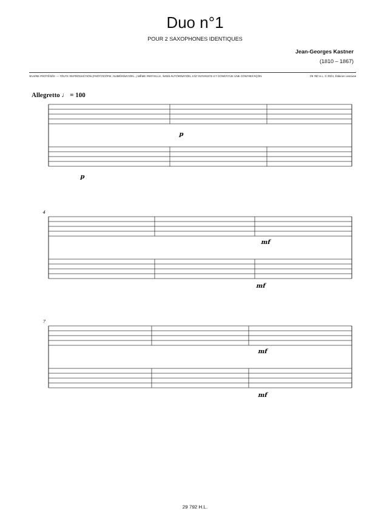Duo n°1
POUR 2 SAXOPHONES IDENTIQUES
Jean-Georges Kastner
(1810 – 1867)
ŒUVRE PROTÉGÉE — TOUTE REPRODUCTION (PHOTOCOPIE, NUMÉRISATION...) MÊME PARTIELLE, SANS AUTORISATION, EST INTERDITE ET CONSTITUE UNE CONTREFAÇON 29 792 H.L. © 2024, Éditions Lemoine
Allegretto ♩ = 100
p
p
mf
mf
mf
mf
4
7
29 792 H.L.